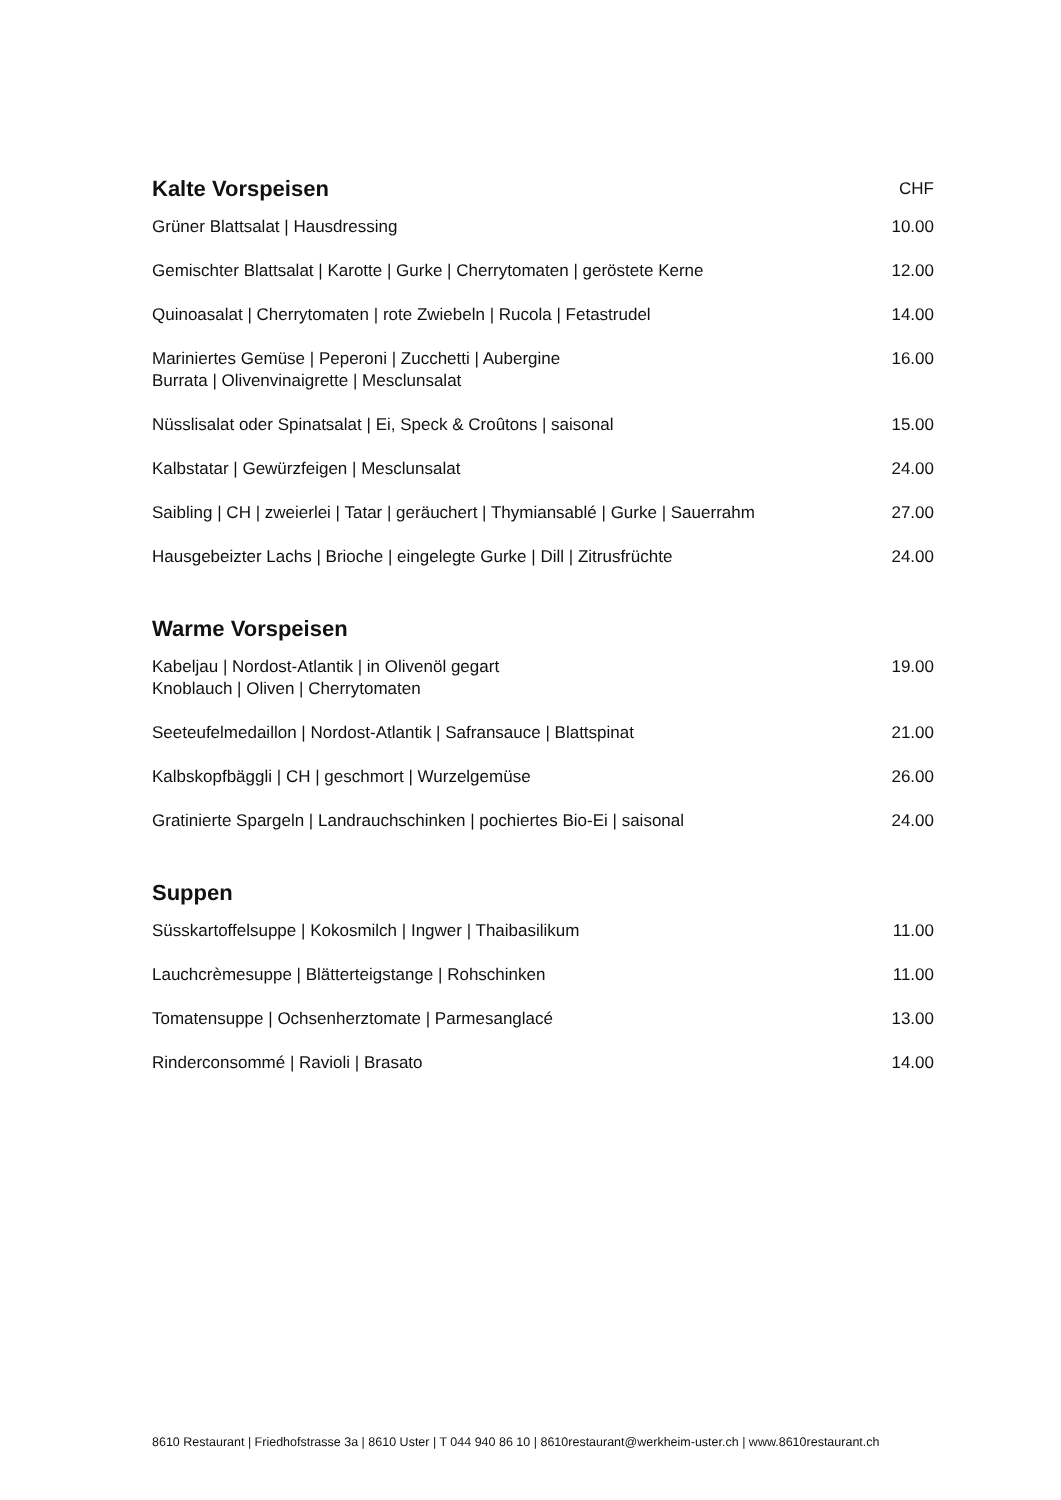| Kalte Vorspeisen | CHF |
| --- | --- |
| Grüner Blattsalat / Hausdressing | 10.00 |
| Gemischter Blattsalat / Karotte / Gurke / Cherrytomaten / geröstete Kerne | 12.00 |
| Quinoasalat / Cherrytomaten / rote Zwiebeln / Rucola / Fetastrudel | 14.00 |
| Mariniertes Gemüse / Peperoni / Zucchetti / Aubergine Burrata / Olivenvinaigrette / Mesclunsalat | 16.00 |
| Nüsslisalat oder Spinatsalat / Ei, Speck & Croûtons / saisonal | 15.00 |
| Kalbstatar / Gewürzfeigen / Mesclunsalat | 24.00 |
| Saibling / CH / zweierlei / Tatar / geräuchert / Thymiansablé / Gurke / Sauerrahm | 27.00 |
| Hausgebeizter Lachs / Brioche / eingelegte Gurke / Dill / Zitrusfrüchte | 24.00 |
| Warme Vorspeisen | |
| Kabeljau / Nordost-Atlantik / in Olivenöl gegart Knoblauch / Oliven / Cherrytomaten | 19.00 |
| Seeteufelmedaillon / Nordost-Atlantik / Safransauce / Blattspinat | 21.00 |
| Kalbskopfbäggli / CH / geschmort / Wurzelgemüse | 26.00 |
| Gratinierte Spargeln / Landrauchschinken / pochiertes Bio-Ei / saisonal | 24.00 |
| Suppen | |
| Süsskartoffelsuppe / Kokosmilch / Ingwer / Thaibasilikum | 11.00 |
| Lauchcrèmesuppe / Blätterteigstange / Rohschinken | 11.00 |
| Tomatensuppe / Ochsenherztomate / Parmesanglacé | 13.00 |
| Rinderconsommé / Ravioli / Brasato | 14.00 |
8610 Restaurant | Friedhofstrasse 3a | 8610 Uster | T 044 940 86 10 | 8610restaurant@werkheim-uster.ch | www.8610restaurant.ch